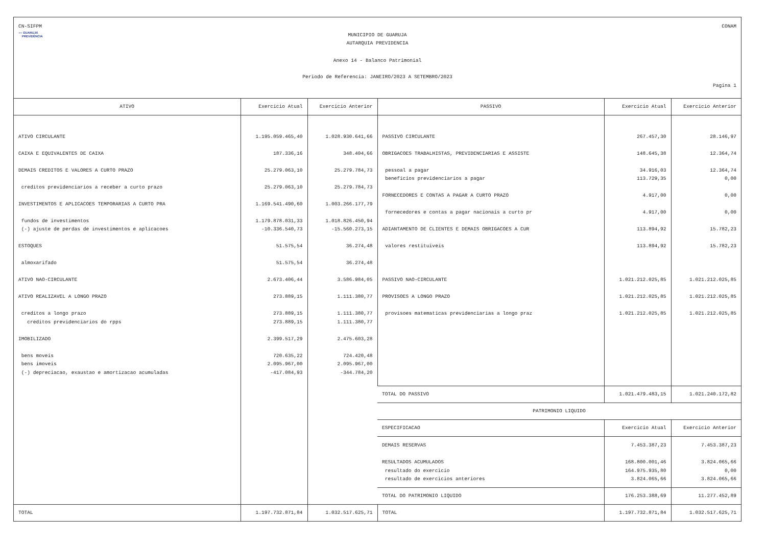CN-SIFPM CONAM
◖◗ GUARUJÁ
PREVIDÊNCIA
MUNICIPIO DE GUARUJA
AUTARQUIA PREVIDENCIA
Anexo 14 - Balanco Patrimonial
Periodo de Referencia: JANEIRO/2023 A SETEMBRO/2023
Pagina 1
| ATIVO | Exercicio Atual | Exercicio Anterior | PASSIVO | Exercicio Atual | Exercicio Anterior |
| --- | --- | --- | --- | --- | --- |
| ATIVO CIRCULANTE CAIXA E EQUIVALENTES DE CAIXA DEMAIS CREDITOS E VALORES A CURTO PRAZO creditos previdenciarios a receber a curto prazo INVESTIMENTOS E APLICACOES TEMPORARIAS A CURTO PRA fundos de investimentos (-) ajuste de perdas de investimentos e aplicacoes ESTOQUES almoxarifado ATIVO NAO-CIRCULANTE ATIVO REALIZAVEL A LONGO PRAZO creditos a longo prazo creditos previdenciarios do rpps IMOBILIZADO bens moveis bens imoveis (-) depreciacao, exaustao e amortizacao acumuladas | 1.195.059.465,40 187.336,16 25.279.063,10 25.279.063,10 1.169.541.490,60 1.179.878.031,33 -10.336.540,73 51.575,54 51.575,54 2.673.406,44 273.889,15 273.889,15 273.889,15 2.399.517,29 720.635,22 2.095.967,00 -417.084,93 | 1.028.930.641,66 348.404,66 25.279.784,73 25.279.784,73 1.003.266.177,79 1.018.826.450,94 -15.560.273,15 36.274,48 36.274,48 3.586.984,05 1.111.380,77 1.111.380,77 1.111.380,77 2.475.603,28 724.420,48 2.095.967,00 -344.784,20 | PASSIVO CIRCULANTE OBRIGACOES TRABALHISTAS, PREVIDENCIARIAS E ASSISTE pessoal a pagar beneficios previdenciarios a pagar FORNECEDORES E CONTAS A PAGAR A CURTO PRAZO fornecedores e contas a pagar nacionais a curto pr ADIANTAMENTO DE CLIENTES E DEMAIS OBRIGACOES A CUR valores restituiveis PASSIVO NAO-CIRCULANTE PROVISOES A LONGO PRAZO provisoes matematicas previdenciarias a longo praz | 267.457,30 148.645,38 34.916,03 113.729,35 4.917,00 4.917,00 113.894,92 113.894,92 1.021.212.025,85 1.021.212.025,85 1.021.212.025,85 | 28.146,97 12.364,74 12.364,74 0,00 0,00 0,00 15.782,23 15.782,23 1.021.212.025,85 1.021.212.025,85 1.021.212.025,85 |
| | | | TOTAL DO PASSIVO | 1.021.479.483,15 | 1.021.240.172,82 |
| | | | PATRIMONIO LIQUIDO | | |
| | | | ESPECIFICACAO | Exercicio Atual | Exercicio Anterior |
| | | | DEMAIS RESERVAS RESULTADOS ACUMULADOS resultado do exercicio resultado de exercicios anteriores | 7.453.387,23 168.800.001,46 164.975.935,80 3.824.065,66 | 7.453.387,23 3.824.065,66 0,00 3.824.065,66 |
| | | | TOTAL DO PATRIMONIO LIQUIDO | 176.253.388,69 | 11.277.452,89 |
| TOTAL | 1.197.732.871,84 | 1.032.517.625,71 | TOTAL | 1.197.732.871,84 | 1.032.517.625,71 |